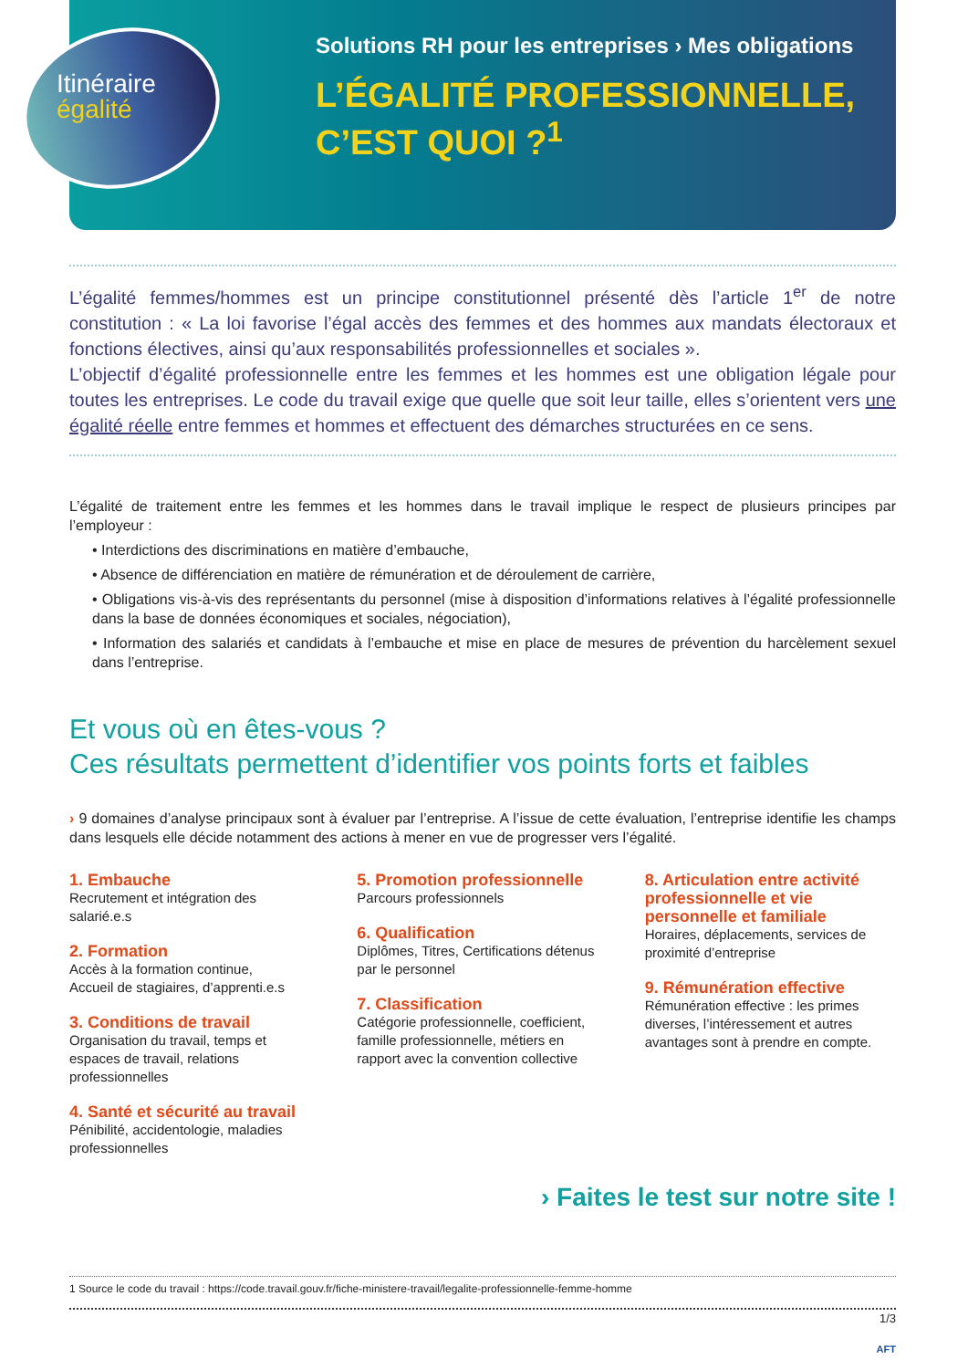Solutions RH pour les entreprises › Mes obligations
L’ÉGALITÉ PROFESSIONNELLE,
C’EST QUOI ?<sup>1</sup>
Itinéraire égalité
L’égalité femmes/hommes est un principe constitutionnel présenté dès l’article 1<sup>er</sup> de notre constitution : « La loi favorise l’égal accès des femmes et des hommes aux mandats électoraux et fonctions électives, ainsi qu’aux responsabilités professionnelles et sociales ».
L’objectif d’égalité professionnelle entre les femmes et les hommes est une obligation légale pour toutes les entreprises. Le code du travail exige que quelle que soit leur taille, elles s’orientent vers une égalité réelle entre femmes et hommes et effectuent des démarches structurées en ce sens.
L’égalité de traitement entre les femmes et les hommes dans le travail implique le respect de plusieurs principes par l’employeur :
• Interdictions des discriminations en matière d’embauche,
• Absence de différenciation en matière de rémunération et de déroulement de carrière,
• Obligations vis-à-vis des représentants du personnel (mise à disposition d’informations relatives à l’égalité professionnelle dans la base de données économiques et sociales, négociation),
• Information des salariés et candidats à l’embauche et mise en place de mesures de prévention du harcèlement sexuel dans l’entreprise.
Et vous où en êtes-vous ?
Ces résultats permettent d’identifier vos points forts et faibles
› 9 domaines d’analyse principaux sont à évaluer par l’entreprise. A l’issue de cette évaluation, l’entreprise identifie les champs dans lesquels elle décide notamment des actions à mener en vue de progresser vers l’égalité.
1. Embauche
Recrutement et intégration des salarié.e.s
2. Formation
Accès à la formation continue,
Accueil de stagiaires, d’apprenti.e.s
3. Conditions de travail
Organisation du travail, temps et espaces de travail, relations professionnelles
4. Santé et sécurité au travail
Pénibilité, accidentologie, maladies professionnelles
5. Promotion professionnelle
Parcours professionnels
6. Qualification
Diplômes, Titres, Certifications détenus par le personnel
7. Classification
Catégorie professionnelle, coefficient, famille professionnelle, métiers en rapport avec la convention collective
8. Articulation entre activité professionnelle et vie personnelle et familiale
Horaires, déplacements, services de proximité d’entreprise
9. Rémunération effective
Rémunération effective : les primes diverses, l’intéressement et autres avantages sont à prendre en compte.
› Faites le test sur notre site !
1 Source le code du travail : https://code.travail.gouv.fr/fiche-ministere-travail/legalite-professionnelle-femme-homme
1/3
AFT